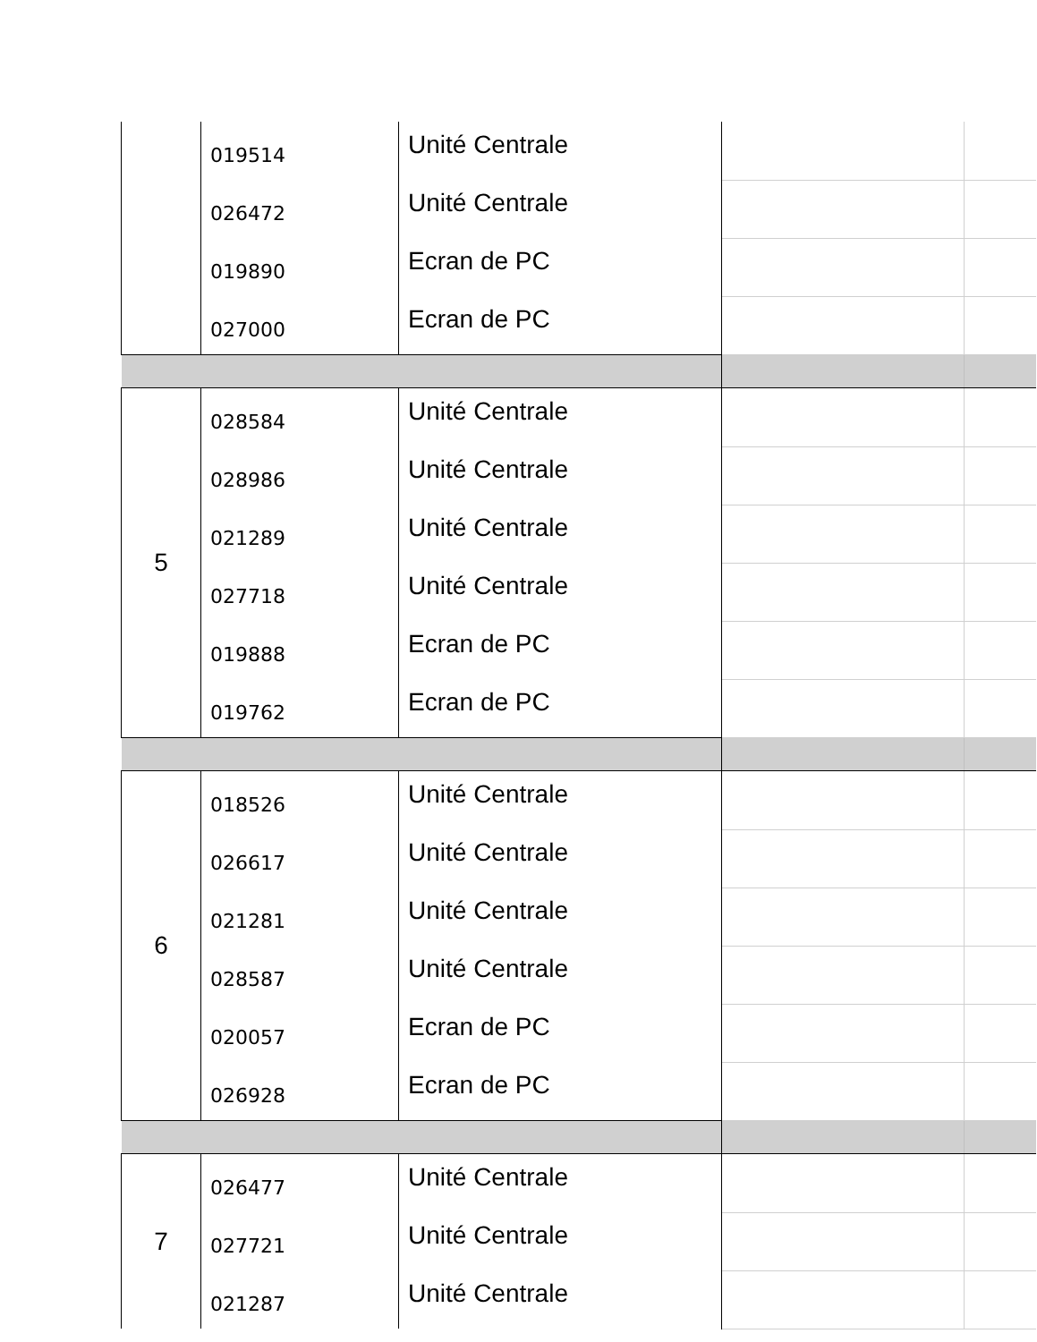| | 019514 | Unité Centrale | | |
| | 026472 | Unité Centrale | | |
| | 019890 | Ecran de PC | | |
| | 027000 | Ecran de PC | | |
| 5 | 028584 | Unité Centrale | | |
| | 028986 | Unité Centrale | | |
| | 021289 | Unité Centrale | | |
| | 027718 | Unité Centrale | | |
| | 019888 | Ecran de PC | | |
| | 019762 | Ecran de PC | | |
| 6 | 018526 | Unité Centrale | | |
| | 026617 | Unité Centrale | | |
| | 021281 | Unité Centrale | | |
| | 028587 | Unité Centrale | | |
| | 020057 | Ecran de PC | | |
| | 026928 | Ecran de PC | | |
| 7 | 026477 | Unité Centrale | | |
| | 027721 | Unité Centrale | | |
| | 021287 | Unité Centrale | | |